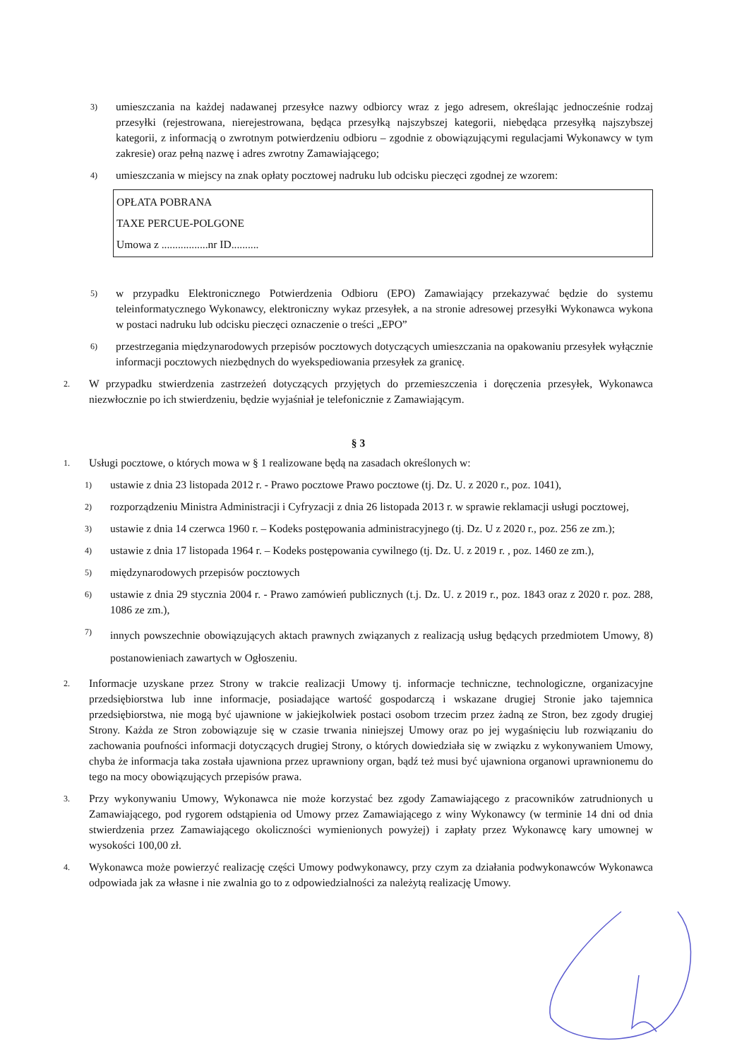3) umieszczania na każdej nadawanej przesyłce nazwy odbiorcy wraz z jego adresem, określając jednocześnie rodzaj przesyłki (rejestrowana, nierejestrowana, będąca przesyłką najszybszej kategorii, niebędąca przesyłką najszybszej kategorii, z informacją o zwrotnym potwierdzeniu odbioru – zgodnie z obowiązującymi regulacjami Wykonawcy w tym zakresie) oraz pełną nazwę i adres zwrotny Zamawiającego;
4) umieszczania w miejscy na znak opłaty pocztowej nadruku lub odcisku pieczęci zgodnej ze wzorem:
OPŁATA POBRANA
TAXE PERCUE-POLGONE
Umowa z .................nr ID..........
5) w przypadku Elektronicznego Potwierdzenia Odbioru (EPO) Zamawiający przekazywać będzie do systemu teleinformatycznego Wykonawcy, elektroniczny wykaz przesyłek, a na stronie adresowej przesyłki Wykonawca wykona w postaci nadruku lub odcisku pieczęci oznaczenie o treści „EPO”
6) przestrzegania międzynarodowych przepisów pocztowych dotyczących umieszczania na opakowaniu przesyłek wyłącznie informacji pocztowych niezbędnych do wyekspediowania przesyłek za granicę.
2. W przypadku stwierdzenia zastrzeżeń dotyczących przyjętych do przemieszczenia i doręczenia przesyłek, Wykonawca niezwłocznie po ich stwierdzeniu, będzie wyjaśniał je telefonicznie z Zamawiającym.
§ 3
1. Usługi pocztowe, o których mowa w § 1 realizowane będą na zasadach określonych w:
1) ustawie z dnia 23 listopada 2012 r. - Prawo pocztowe Prawo pocztowe (tj. Dz. U. z 2020 r., poz. 1041),
2) rozporządzeniu Ministra Administracji i Cyfryzacji z dnia 26 listopada 2013 r. w sprawie reklamacji usługi pocztowej,
3) ustawie z dnia 14 czerwca 1960 r. – Kodeks postępowania administracyjnego (tj. Dz. U z 2020 r., poz. 256 ze zm.);
4) ustawie z dnia 17 listopada 1964 r. – Kodeks postępowania cywilnego (tj. Dz. U. z 2019 r. , poz. 1460 ze zm.),
5) międzynarodowych przepisów pocztowych
6) ustawie z dnia 29 stycznia 2004 r. - Prawo zamówień publicznych (t.j. Dz. U. z 2019 r., poz. 1843 oraz z 2020 r. poz. 288, 1086 ze zm.),
7) innych powszechnie obowiązujących aktach prawnych związanych z realizacją usług będących przedmiotem Umowy, 8) postanowieniach zawartych w Ogłoszeniu.
2. Informacje uzyskane przez Strony w trakcie realizacji Umowy tj. informacje techniczne, technologiczne, organizacyjne przedsiębiorstwa lub inne informacje, posiadające wartość gospodarczą i wskazane drugiej Stronie jako tajemnica przedsiębiorstwa, nie mogą być ujawnione w jakiejkolwiek postaci osobom trzecim przez żadną ze Stron, bez zgody drugiej Strony. Każda ze Stron zobowiązuje się w czasie trwania niniejszej Umowy oraz po jej wygaśnięciu lub rozwiązaniu do zachowania poufności informacji dotyczących drugiej Strony, o których dowiedziała się w związku z wykonywaniem Umowy, chyba że informacja taka została ujawniona przez uprawniony organ, bądź też musi być ujawniona organowi uprawnionemu do tego na mocy obowiązujących przepisów prawa.
3. Przy wykonywaniu Umowy, Wykonawca nie może korzystać bez zgody Zamawiającego z pracowników zatrudnionych u Zamawiającego, pod rygorem odstąpienia od Umowy przez Zamawiającego z winy Wykonawcy (w terminie 14 dni od dnia stwierdzenia przez Zamawiającego okoliczności wymienionych powyżej) i zapłaty przez Wykonawcę kary umownej w wysokości 100,00 zł.
4. Wykonawca może powierzyć realizację części Umowy podwykonawcy, przy czym za działania podwykonawców Wykonawca odpowiada jak za własne i nie zwalnia go to z odpowiedzialności za należytą realizację Umowy.